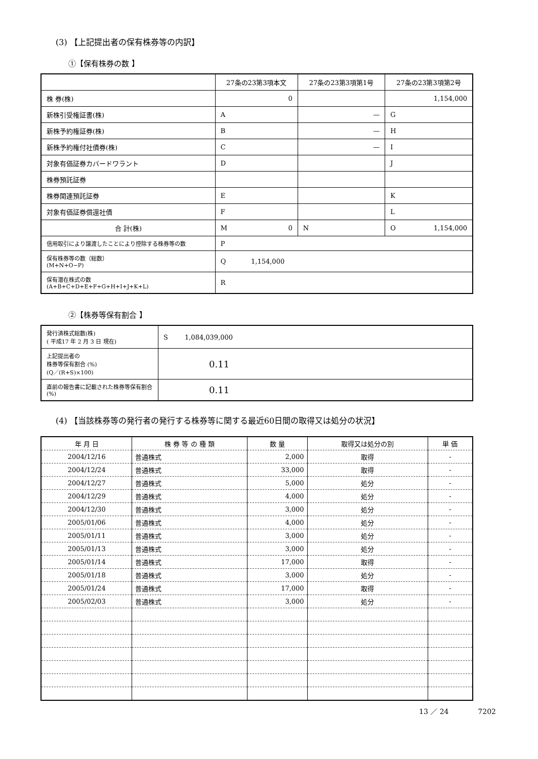(3) 【上記提出者の保有株券等の内訳】
①【保有株券の数 】
| | 27条の23第3項本文 | 27条の23第3項第1号 | 27条の23第3項第2号 |
| --- | --- | --- | --- |
| 株 券(株) | 0 | | 1,154,000 |
| 新株引受権証書(株) | A | — | G |
| 新株予約権証券(株) | B | — | H |
| 新株予約権付社債券(株) | C | — | I |
| 対象有価証券カバードワラント | D | | J |
| 株券預託証券 | | | |
| 株券関連預託証券 | E | | K |
| 対象有価証券償還社債 | F | | L |
| 合 計(株) | M 0 | N | O 1,154,000 |
| 信用取引により譲渡したことにより控除する株券等の数 | P | | |
| 保有株券等の数（総数） (M+N+O−P) | Q 1,154,000 | | |
| 保有潜在株式の数 (A+B+C+D+E+F+G+H+I+J+K+L) | R | | |
②【株券等保有割合 】
| 発行済株式総数(株) ( 平成17 年 2 月 3 日 現在) | S 1,084,039,000 |
| 上記提出者の 株券等保有割合 (%) (Q／(R+S)×100) | 0.11 |
| 直前の報告書に記載された株券等保有割合(%) | 0.11 |
(4) 【当該株券等の発行者の発行する株券等に関する最近60日間の取得又は処分の状況】
| 年 月 日 | 株 券 等 の 種 類 | 数 量 | 取得又は処分の別 | 単 価 |
| --- | --- | --- | --- | --- |
| 2004/12/16 | 普通株式 | 2,000 | 取得 | - |
| 2004/12/24 | 普通株式 | 33,000 | 取得 | - |
| 2004/12/27 | 普通株式 | 5,000 | 処分 | - |
| 2004/12/29 | 普通株式 | 4,000 | 処分 | - |
| 2004/12/30 | 普通株式 | 3,000 | 処分 | - |
| 2005/01/06 | 普通株式 | 4,000 | 処分 | - |
| 2005/01/11 | 普通株式 | 3,000 | 処分 | - |
| 2005/01/13 | 普通株式 | 3,000 | 処分 | - |
| 2005/01/14 | 普通株式 | 17,000 | 取得 | - |
| 2005/01/18 | 普通株式 | 3,000 | 処分 | - |
| 2005/01/24 | 普通株式 | 17,000 | 取得 | - |
| 2005/02/03 | 普通株式 | 3,000 | 処分 | - |
13 ／ 24 7202